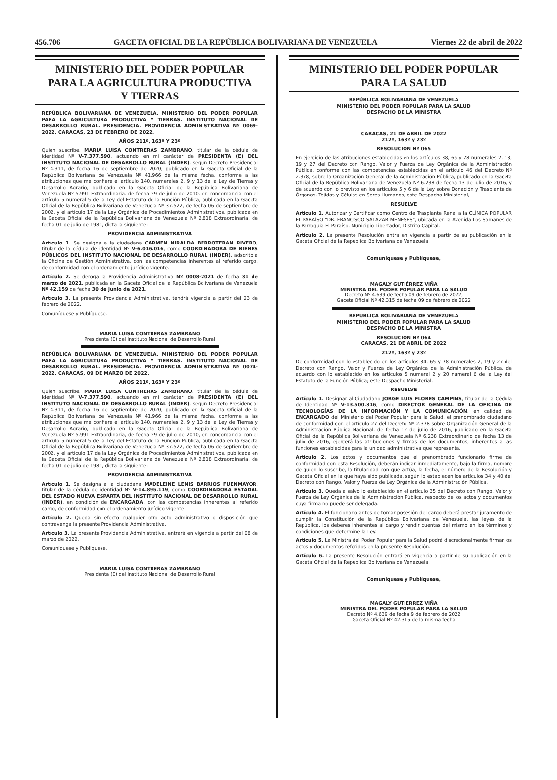456.706 GACETA OFICIAL DE LA REPÚBLICA BOLIVARIANA DE VENEZUELA Viernes 22 de abril de 2022
MINISTERIO DEL PODER POPULAR
PARA LA AGRICULTURA PRODUCTIVA
Y TIERRAS
REPÚBLICA BOLIVARIANA DE VENEZUELA. MINISTERIO DEL PODER POPULAR PARA LA AGRICULTURA PRODUCTIVA Y TIERRAS. INSTITUTO NACIONAL DE DESARROLLO RURAL. PRESIDENCIA. PROVIDENCIA ADMINISTRATIVA Nº 0069-2022. CARACAS, 23 DE FEBRERO DE 2022.
AÑOS 211º, 163º Y 23º
Quien suscribe, MARIA LUISA CONTRERAS ZAMBRANO, titular de la cédula de identidad Nº V-7.377.590, actuando en mi carácter de PRESIDENTA (E) DEL INSTITUTO NACIONAL DE DESARROLLO RURAL (INDER), según Decreto Presidencial Nº 4.311, de fecha 16 de septiembre de 2020, publicado en la Gaceta Oficial de la República Bolivariana de Venezuela Nº 41.966 de la misma fecha, conforme a las atribuciones que me confiere el artículo 140, numerales 2, 9 y 13 de la Ley de Tierras y Desarrollo Agrario, publicado en la Gaceta Oficial de la República Bolivariana de Venezuela Nº 5.991 Extraordinaria, de fecha 29 de julio de 2010, en concordancia con el artículo 5 numeral 5 de la Ley del Estatuto de la Función Pública, publicada en la Gaceta Oficial de la República Bolivariana de Venezuela Nº 37.522, de fecha 06 de septiembre de 2002, y el artículo 17 de la Ley Orgánica de Procedimientos Administrativos, publicada en la Gaceta Oficial de la República Bolivariana de Venezuela Nº 2.818 Extraordinaria, de fecha 01 de julio de 1981, dicta la siguiente:
PROVIDENCIA ADMINISTRATIVA
Artículo 1. Se designa a la ciudadana CARMEN NIRALDA BERROTERAN RIVERO, titular de la cédula de identidad Nº V-6.016.016, como COORDINADORA DE BIENES PÚBLICOS DEL INSTITUTO NACIONAL DE DESARROLLO RURAL (INDER), adscrito a la Oficina de Gestión Administrativa, con las competencias inherentes al referido cargo, de conformidad con el ordenamiento jurídico vigente.
Artículo 2. Se deroga la Providencia Administrativa Nº 0008-2021 de fecha 31 de marzo de 2021, publicada en la Gaceta Oficial de la República Bolivariana de Venezuela Nº 42.159 de fecha 30 de junio de 2021.
Artículo 3. La presente Providencia Administrativa, tendrá vigencia a partir del 23 de febrero de 2022.
Comuníquese y Publíquese.
MARIA LUISA CONTRERAS ZAMBRANO
Presidenta (E) del Instituto Nacional de Desarrollo Rural
REPÚBLICA BOLIVARIANA DE VENEZUELA. MINISTERIO DEL PODER POPULAR PARA LA AGRICULTURA PRODUCTIVA Y TIERRAS. INSTITUTO NACIONAL DE DESARROLLO RURAL. PRESIDENCIA. PROVIDENCIA ADMINISTRATIVA Nº 0074-2022. CARACAS, 09 DE MARZO DE 2022.
AÑOS 211º, 163º Y 23º
Quien suscribe, MARIA LUISA CONTRERAS ZAMBRANO, titular de la cédula de Identidad Nº V-7.377.590, actuando en mi carácter de PRESIDENTA (E) DEL INSTITUTO NACIONAL DE DESARROLLO RURAL (INDER), según Decreto Presidencial Nº 4.311, de fecha 16 de septiembre de 2020, publicado en la Gaceta Oficial de la República Bolivariana de Venezuela Nº 41.966 de la misma fecha, conforme a las atribuciones que me confiere el artículo 140, numerales 2, 9 y 13 de la Ley de Tierras y Desarrollo Agrario, publicado en la Gaceta Oficial de la República Bolivariana de Venezuela Nº 5.991 Extraordinaria, de fecha 29 de julio de 2010, en concordancia con el artículo 5 numeral 5 de la Ley del Estatuto de la Función Pública, publicada en la Gaceta Oficial de la República Bolivariana de Venezuela Nº 37.522, de fecha 06 de septiembre de 2002, y el artículo 17 de la Ley Orgánica de Procedimientos Administrativos, publicada en la Gaceta Oficial de la República Bolivariana de Venezuela Nº 2.818 Extraordinaria, de fecha 01 de julio de 1981, dicta la siguiente:
PROVIDENCIA ADMINISTRATIVA
Artículo 1. Se designa a la ciudadana MADELEINE LENIS BARRIOS FUENMAYOR, titular de la cédula de identidad Nº V-14.895.119, como COORDINADORA ESTADAL DEL ESTADO NUEVA ESPARTA DEL INSTITUTO NACIONAL DE DESARROLLO RURAL (INDER), en condición de ENCARGADA, con las competencias inherentes al referido cargo, de conformidad con el ordenamiento jurídico vigente.
Artículo 2. Queda sin efecto cualquier otro acto administrativo o disposición que contravenga la presente Providencia Administrativa.
Artículo 3. La presente Providencia Administrativa, entrará en vigencia a partir del 08 de marzo de 2022.
Comuníquese y Publíquese.
MARIA LUISA CONTRERAS ZAMBRANO
Presidenta (E) del Instituto Nacional de Desarrollo Rural
MINISTERIO DEL PODER POPULAR
PARA LA SALUD
REPÚBLICA BOLIVARIANA DE VENEZUELA
MINISTERIO DEL PODER POPULAR PARA LA SALUD
DESPACHO DE LA MINISTRA
CARACAS, 21 DE ABRIL DE 2022
212º, 163º y 23º
RESOLUCIÓN Nº 065
En ejercicio de las atribuciones establecidas en los artículos 38, 65 y 78 numerales 2, 13, 19 y 27 del Decreto con Rango, Valor y Fuerza de Ley Orgánica de la Administración Pública, conforme con las competencias establecidas en el artículo 46 del Decreto Nº 2.378, sobre la Organización General de la Administración Pública, publicado en la Gaceta Oficial de la República Bolivariana de Venezuela Nº 6.238 de fecha 13 de julio de 2016, y de acuerdo con lo previsto en los artículos 5 y 6 de la Ley sobre Donación y Trasplante de Órganos, Tejidos y Células en Seres Humanos, este Despacho Ministerial,
RESUELVE
Artículo 1. Autorizar y Certificar como Centro de Trasplante Renal a la CLÍNICA POPULAR EL PARAÍSO "DR. FRANCISCO SALAZAR MENESES", ubicada en la Avenida Los Samanes de la Parroquia El Paraíso, Municipio Libertador, Distrito Capital.
Artículo 2. La presente Resolución entra en vigencia a partir de su publicación en la Gaceta Oficial de la República Bolivariana de Venezuela.
Comuníquese y Publíquese,
MAGALY GUTIÉRREZ VIÑA
MINISTRA DEL PODER POPULAR PARA LA SALUD
Decreto Nº 4.639 de fecha 09 de febrero de 2022,
Gaceta Oficial Nº 42.315 de fecha 09 de febrero de 2022
REPÚBLICA BOLIVARIANA DE VENEZUELA
MINISTERIO DEL PODER POPULAR PARA LA SALUD
DESPACHO DE LA MINISTRA
RESOLUCIÓN Nº 064
CARACAS, 21 DE ABRIL DE 2022
212º, 163º y 23º
De conformidad con lo establecido en los artículos 34, 65 y 78 numerales 2, 19 y 27 del Decreto con Rango, Valor y Fuerza de Ley Orgánica de la Administración Pública, de acuerdo con lo establecido en los artículos 5 numeral 2 y 20 numeral 6 de la Ley del Estatuto de la Función Pública; este Despacho Ministerial,
RESUELVE
Artículo 1. Designar al Ciudadano JORGE LUIS FLORES CAMPINS, titular de la Cédula de Identidad Nº V-13.500.316, como DIRECTOR GENERAL DE LA OFICINA DE TECNOLOGÍAS DE LA INFORMACIÓN Y LA COMUNICACIÓN, en calidad de ENCARGADO del Ministerio del Poder Popular para la Salud, el prenombrado ciudadano de conformidad con el artículo 27 del Decreto Nº 2.378 sobre Organización General de la Administración Pública Nacional, de fecha 12 de julio de 2016, publicado en la Gaceta Oficial de la República Bolivariana de Venezuela Nº 6.238 Extraordinario de fecha 13 de julio de 2016, ejercerá las atribuciones y firmas de los documentos, inherentes a las funciones establecidas para la unidad administrativa que representa.
Artículo 2. Los actos y documentos que el prenombrado funcionario firme de conformidad con esta Resolución, deberán indicar inmediatamente, bajo la firma, nombre de quien lo suscribe, la titularidad con que actúa, la fecha, el número de la Resolución y Gaceta Oficial en la que haya sido publicada, según lo establecen los artículos 34 y 40 del Decreto con Rango, Valor y Fuerza de Ley Orgánica de la Administración Pública.
Artículo 3. Queda a salvo lo establecido en el artículo 35 del Decreto con Rango, Valor y Fuerza de Ley Orgánica de la Administración Pública, respecto de los actos y documentos cuya firma no puede ser delegada.
Artículo 4. El funcionario antes de tomar posesión del cargo deberá prestar juramento de cumplir la Constitución de la República Bolivariana de Venezuela, las leyes de la República, los deberes inherentes al cargo y rendir cuentas del mismo en los términos y condiciones que determine la Ley.
Artículo 5. La Ministra del Poder Popular para la Salud podrá discrecionalmente firmar los actos y documentos referidos en la presente Resolución.
Artículo 6. La presente Resolución entrará en vigencia a partir de su publicación en la Gaceta Oficial de la República Bolivariana de Venezuela.
Comuníquese y Publíquese,
MAGALY GUTIERREZ VIÑA
MINISTRA DEL PODER POPULAR PARA LA SALUD
Decreto Nº 4.639 de fecha 9 de febrero de 2022
Gaceta Oficial Nº 42.315 de la misma fecha